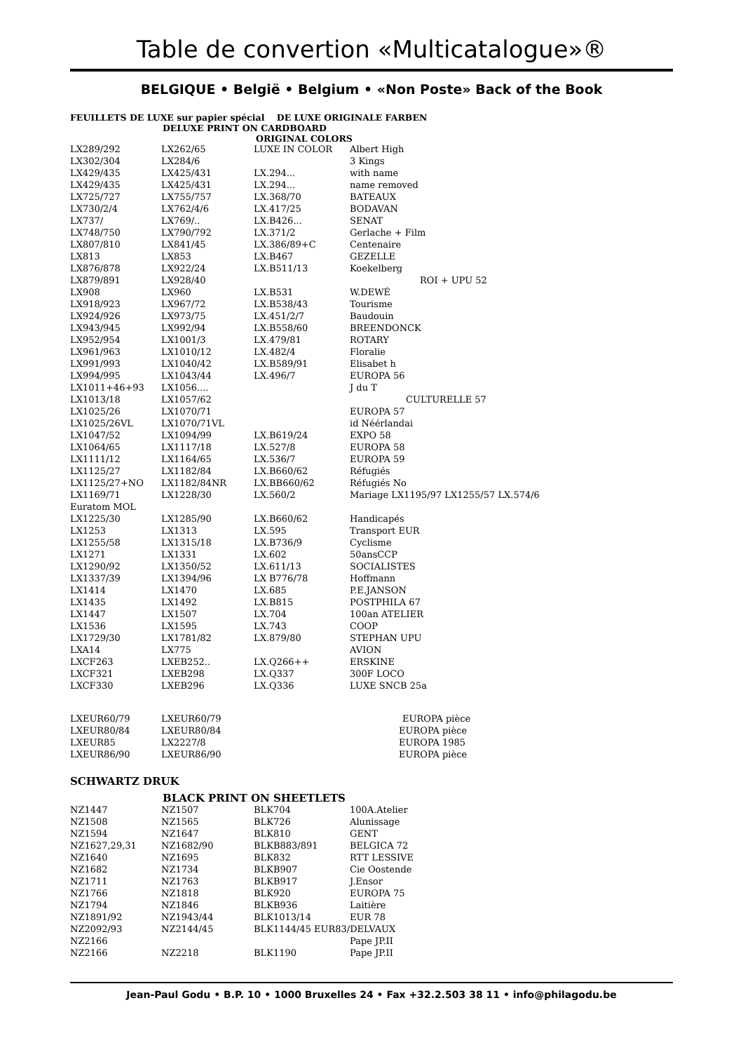Table de convertion «Multicatalogue»®
BELGIQUE • België • Belgium • «Non Poste» Back of the Book
FEUILLETS DE LUXE sur papier spécial DE LUXE ORIGINALE FARBEN
DELUXE PRINT ON CARDBOARD
ORIGINAL COLORS
| LX289/292 | LX262/65 | LUXE IN COLOR | Albert High |
| LX302/304 | LX284/6 | | 3 Kings |
| LX429/435 | LX425/431 | LX.294... | with name |
| LX429/435 | LX425/431 | LX.294... | name removed |
| LX725/727 | LX755/757 | LX.368/70 | BATEAUX |
| LX730/2/4 | LX762/4/6 | LX.417/25 | BODAVAN |
| LX737/ | LX769/.. | LX.B426... | SENAT |
| LX748/750 | LX790/792 | LX.371/2 | Gerlache + Film |
| LX807/810 | LX841/45 | LX.386/89+C | Centenaire |
| LX813 | LX853 | LX.B467 | GEZELLE |
| LX876/878 | LX922/24 | LX.B511/13 | Koekelberg |
| LX879/891 | LX928/40 | | ROI + UPU 52 |
| LX908 | LX960 | LX.B531 | W.DEWÉ |
| LX918/923 | LX967/72 | LX.B538/43 | Tourisme |
| LX924/926 | LX973/75 | LX.451/2/7 | Baudouin |
| LX943/945 | LX992/94 | LX.B558/60 | BREENDONCK |
| LX952/954 | LX1001/3 | LX.479/81 | ROTARY |
| LX961/963 | LX1010/12 | LX.482/4 | Floralie |
| LX991/993 | LX1040/42 | LX.B589/91 | Elisabet h |
| LX994/995 | LX1043/44 | LX.496/7 | EUROPA 56 |
| LX1011+46+93 | LX1056.... | | J du T |
| LX1013/18 | LX1057/62 | | CULTURELLE 57 |
| LX1025/26 | LX1070/71 | | EUROPA 57 |
| LX1025/26VL | LX1070/71VL | | id Néérlandai |
| LX1047/52 | LX1094/99 | LX.B619/24 | EXPO 58 |
| LX1064/65 | LX1117/18 | LX.527/8 | EUROPA 58 |
| LX1111/12 | LX1164/65 | LX.536/7 | EUROPA 59 |
| LX1125/27 | LX1182/84 | LX.B660/62 | Réfugiés |
| LX1125/27+NO | LX1182/84NR | LX.BB660/62 | Réfugiés No |
| LX1169/71 | LX1228/30 | LX.560/2 | Mariage LX1195/97 LX1255/57 LX.574/6 |
| Euratom MOL | | | |
| LX1225/30 | LX1285/90 | LX.B660/62 | Handicapés |
| LX1253 | LX1313 | LX.595 | Transport EUR |
| LX1255/58 | LX1315/18 | LX.B736/9 | Cyclisme |
| LX1271 | LX1331 | LX.602 | 50ansCCP |
| LX1290/92 | LX1350/52 | LX.611/13 | SOCIALISTES |
| LX1337/39 | LX1394/96 | LX B776/78 | Hoffmann |
| LX1414 | LX1470 | LX.685 | P.E.JANSON |
| LX1435 | LX1492 | LX.B815 | POSTPHILA 67 |
| LX1447 | LX1507 | LX.704 | 100an ATELIER |
| LX1536 | LX1595 | LX.743 | COOP |
| LX1729/30 | LX1781/82 | LX.879/80 | STEPHAN UPU |
| LXA14 | LX775 | | AVION |
| LXCF263 | LXEB252.. | LX.Q266++ | ERSKINE |
| LXCF321 | LXEB298 | LX.Q337 | 300F LOCO |
| LXCF330 | LXEB296 | LX.Q336 | LUXE SNCB 25a |
| LXEUR60/79 | LXEUR60/79 | | EUROPA pièce |
| LXEUR80/84 | LXEUR80/84 | | EUROPA pièce |
| LXEUR85 | LX2227/8 | | EUROPA 1985 |
| LXEUR86/90 | LXEUR86/90 | | EUROPA pièce |
SCHWARTZ DRUK
BLACK PRINT ON SHEETLETS
| NZ1447 | NZ1507 | BLK704 | 100A.Atelier |
| NZ1508 | NZ1565 | BLK726 | Alunissage |
| NZ1594 | NZ1647 | BLK810 | GENT |
| NZ1627,29,31 | NZ1682/90 | BLKB883/891 | BELGICA 72 |
| NZ1640 | NZ1695 | BLK832 | RTT LESSIVE |
| NZ1682 | NZ1734 | BLKB907 | Cie Oostende |
| NZ1711 | NZ1763 | BLKB917 | J.Ensor |
| NZ1766 | NZ1818 | BLK920 | EUROPA 75 |
| NZ1794 | NZ1846 | BLKB936 | Laitière |
| NZ1891/92 | NZ1943/44 | BLK1013/14 | EUR 78 |
| NZ2092/93 | NZ2144/45 | BLK1144/45 EUR83/DELVAUX | |
| NZ2166 | | | Pape JP.II |
| NZ2166 | NZ2218 | BLK1190 | Pape JP.II |
Jean-Paul Godu • B.P. 10 • 1000 Bruxelles 24 • Fax +32.2.503 38 11 • info@philagodu.be